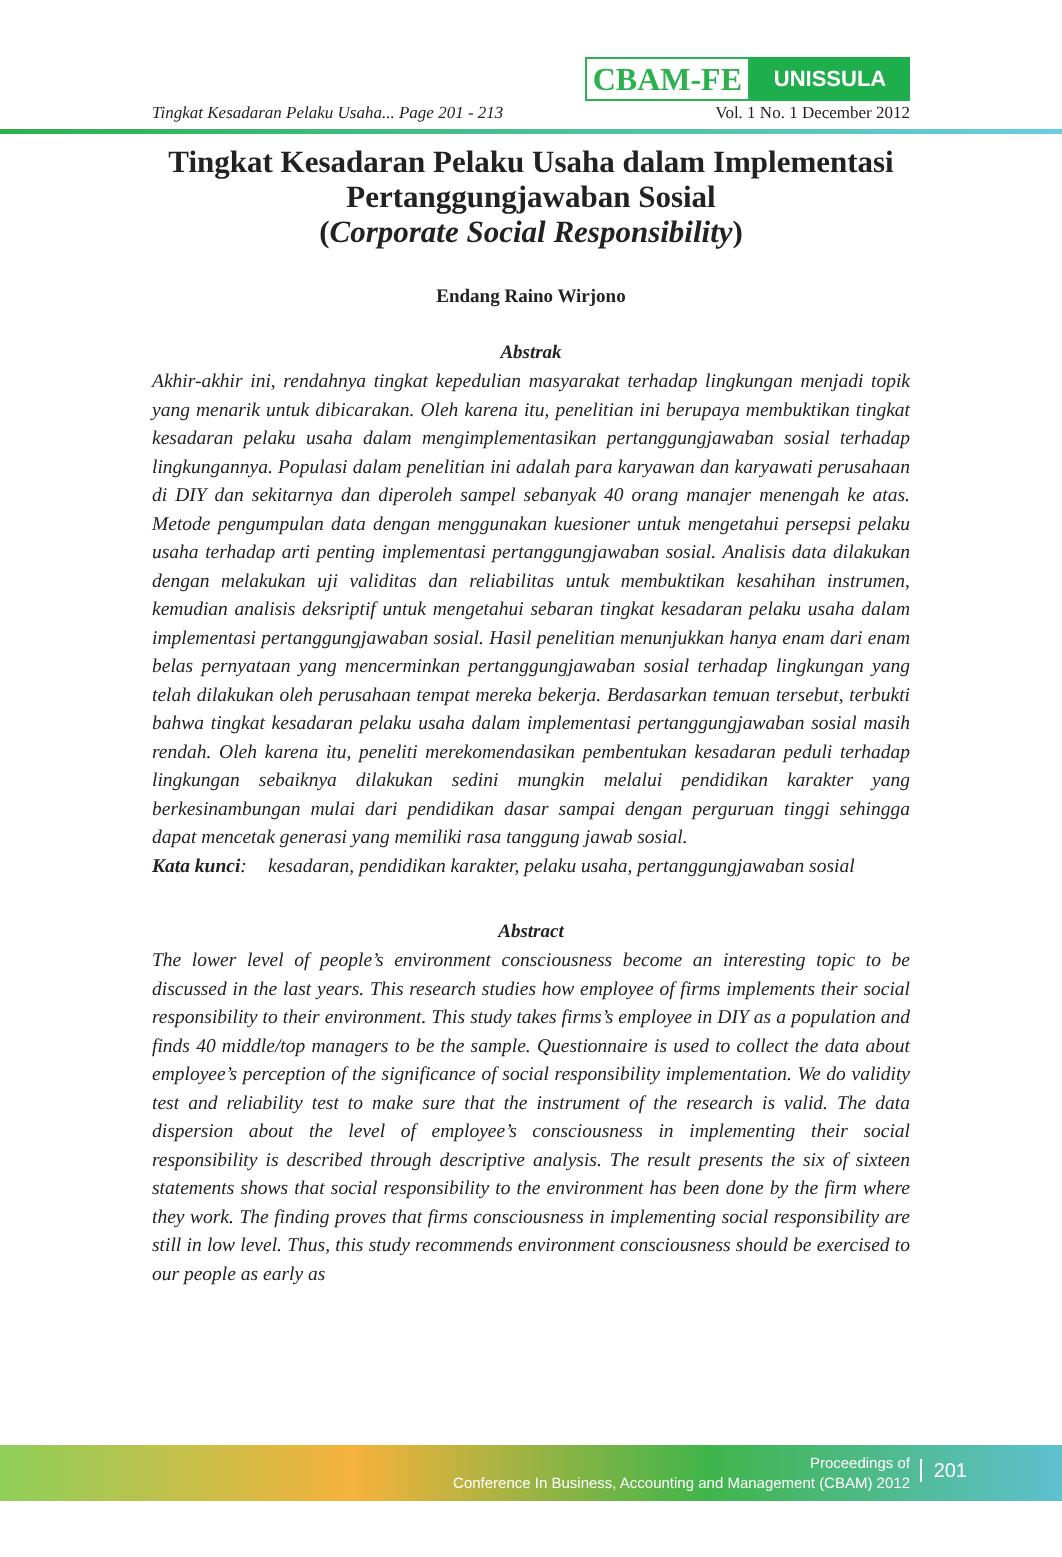CBAM-FE
UNISSULA
Tingkat Kesadaran Pelaku Usaha... Page 201 - 213 Vol. 1 No. 1 December 2012
Tingkat Kesadaran Pelaku Usaha dalam Implementasi Pertanggungjawaban Sosial
(Corporate Social Responsibility)
Endang Raino Wirjono
Abstrak
Akhir-akhir ini, rendahnya tingkat kepedulian masyarakat terhadap lingkungan menjadi topik yang menarik untuk dibicarakan. Oleh karena itu, penelitian ini berupaya membuktikan tingkat kesadaran pelaku usaha dalam mengimplementasikan pertanggungjawaban sosial terhadap lingkungannya. Populasi dalam penelitian ini adalah para karyawan dan karyawati perusahaan di DIY dan sekitarnya dan diperoleh sampel sebanyak 40 orang manajer menengah ke atas. Metode pengumpulan data dengan menggunakan kuesioner untuk mengetahui persepsi pelaku usaha terhadap arti penting implementasi pertanggungjawaban sosial. Analisis data dilakukan dengan melakukan uji validitas dan reliabilitas untuk membuktikan kesahihan instrumen, kemudian analisis deksriptif untuk mengetahui sebaran tingkat kesadaran pelaku usaha dalam implementasi pertanggungjawaban sosial. Hasil penelitian menunjukkan hanya enam dari enam belas pernyataan yang mencerminkan pertanggungjawaban sosial terhadap lingkungan yang telah dilakukan oleh perusahaan tempat mereka bekerja. Berdasarkan temuan tersebut, terbukti bahwa tingkat kesadaran pelaku usaha dalam implementasi pertanggungjawaban sosial masih rendah. Oleh karena itu, peneliti merekomendasikan pembentukan kesadaran peduli terhadap lingkungan sebaiknya dilakukan sedini mungkin melalui pendidikan karakter yang berkesinambungan mulai dari pendidikan dasar sampai dengan perguruan tinggi sehingga dapat mencetak generasi yang memiliki rasa tanggung jawab sosial.
Kata kunci: kesadaran, pendidikan karakter, pelaku usaha, pertanggungjawaban sosial
Abstract
The lower level of people’s environment consciousness become an interesting topic to be discussed in the last years. This research studies how employee of firms implements their social responsibility to their environment. This study takes firms’s employee in DIY as a population and finds 40 middle/top managers to be the sample. Questionnaire is used to collect the data about employee’s perception of the significance of social responsibility implementation. We do validity test and reliability test to make sure that the instrument of the research is valid. The data dispersion about the level of employee’s consciousness in implementing their social responsibility is described through descriptive analysis. The result presents the six of sixteen statements shows that social responsibility to the environment has been done by the firm where they work. The finding proves that firms consciousness in implementing social responsibility are still in low level. Thus, this study recommends environment consciousness should be exercised to our people as early as
Proceedings of
Conference In Business, Accounting and Management (CBAM) 2012
201